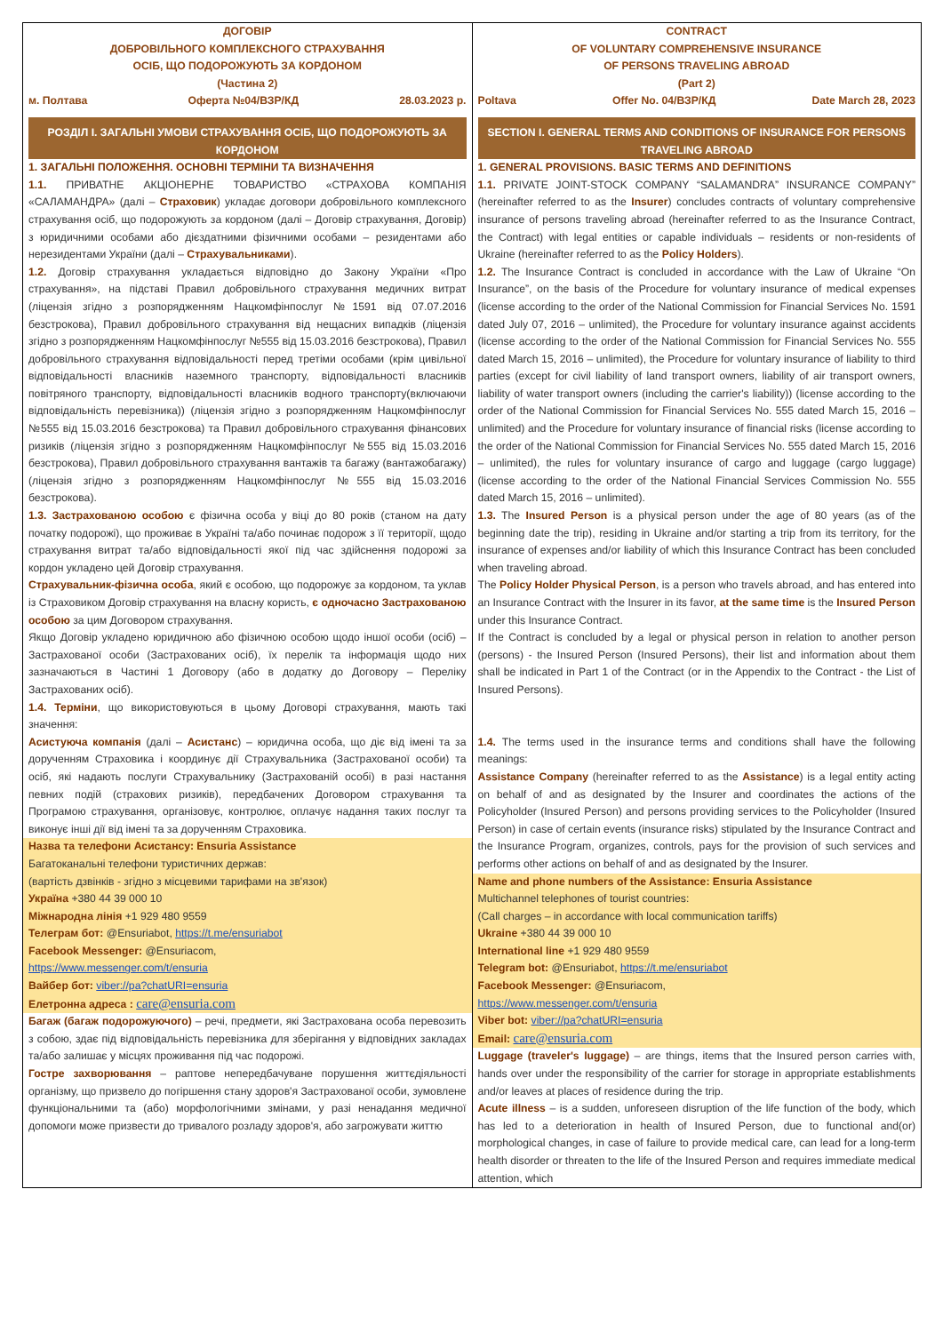| ДОГОВІР ДОБРОВІЛЬНОГО КОМПЛЕКСНОГО СТРАХУВАННЯ ОСІБ, ЩО ПОДОРОЖУЮТЬ ЗА КОРДОНОМ (Частина 2) м. Полтава Оферта №04/ВЗР/КД 28.03.2023 р. РОЗДІЛ І. ЗАГАЛЬНІ УМОВИ СТРАХУВАННЯ ОСІБ, ЩО ПОДОРОЖУЮТЬ ЗА КОРДОНОМ 1. ЗАГАЛЬНІ ПОЛОЖЕННЯ. ОСНОВНІ ТЕРМІНИ ТА ВИЗНАЧЕННЯ 1.1. ПРИВАТНЕ АКЦІОНЕРНЕ ТОВАРИСТВО «СТРАХОВА КОМПАНІЯ «САЛАМАНДРА» (далі – Страховик ) укладає договори добровільного комплексного страхування осіб, що подорожують за кордоном (далі – Договір страхування, Договір) з юридичними особами або дієздатними фізичними особами – резидентами або нерезидентами України (далі – Страхувальниками ). 1.2. Договір страхування укладається відповідно до Закону України «Про страхування», на підставі Правил добровільного страхування медичних витрат (ліцензія згідно з розпорядженням Нацкомфінпослуг №1591 від 07.07.2016 безстрокова), Правил добровільного страхування від нещасних випадків (ліцензія згідно з розпорядженням Нацкомфінпослуг №555 від 15.03.2016 безстрокова), Правил добровільного страхування відповідальності перед третіми особами (крім цивільної відповідальності власників наземного транспорту, відповідальності власників повітряного транспорту, відповідальності власників водного транспорту(включаючи відповідальність перевізника)) (ліцензія згідно з розпорядженням Нацкомфінпослуг №555 від 15.03.2016 безстрокова) та Правил добровільного страхування фінансових ризиків (ліцензія згідно з розпорядженням Нацкомфінпослуг №555 від 15.03.2016 безстрокова), Правил добровільного страхування вантажів та багажу (вантажобагажу) (ліцензія згідно з розпорядженням Нацкомфінпослуг №555 від 15.03.2016 безстрокова). 1.3. Застрахованою особою є фізична особа у віці до 80 років (станом на дату початку подорожі), що проживає в Україні та/або починає подорож з її території, щодо страхування витрат та/або відповідальності якої під час здійснення подорожі за кордон укладено цей Договір страхування. Страхувальник-фізична особа , який є особою, що подорожує за кордоном, та уклав із Страховиком Договір страхування на власну користь, є одночасно Застрахованою особою за цим Договором страхування. Якщо Договір укладено юридичною або фізичною особою щодо іншої особи (осіб) – Застрахованої особи (Застрахованих осіб), їх перелік та інформація щодо них зазначаються в Частині 1 Договору (або в додатку до Договору – Переліку Застрахованих осіб). 1.4. Терміни , що використовуються в цьому Договорі страхування, мають такі значення: Асистуюча компанія (далі – Асистанс ) – юридична особа, що діє від імені та за дорученням Страховика і координує дії Страхувальника (Застрахованої особи) та осіб, які надають послуги Страхувальнику (Застрахованій особі) в разі настання певних подій (страхових ризиків), передбачених Договором страхування та Програмою страхування, організовує, контролює, оплачує надання таких послуг та виконує інші дії від імені та за дорученням Страховика. Назва та телефони Асистансу: Ensuria Assistance Багатоканальні телефони туристичних держав: (вартість дзвінків - згідно з місцевими тарифами на зв'язок) Україна +380 44 39 000 10 Міжнародна лінія +1 929 480 9559 Телеграм бот: @Ensuriabot, https://t.me/ensuriabot Facebook Messenger: @Ensuriacom, https://www.messenger.com/t/ensuria Вайбер бот: viber://pa?chatURI=ensuria Елетронна адреса : care@ensuria.com Багаж (багаж подорожуючого) – речі, предмети, які Застрахована особа перевозить з собою, здає під відповідальність перевізника для зберігання у відповідних закладах та/або залишає у місцях проживання під час подорожі. Гостре захворювання – раптове непередбачуване порушення життєдіяльності організму, що призвело до погіршення стану здоров'я Застрахованої особи, зумовлене функціональними та (або) морфологічними змінами, у разі ненадання медичної допомоги може призвести до тривалого розладу здоров'я, або загрожувати життю | CONTRACT OF VOLUNTARY COMPREHENSIVE INSURANCE OF PERSONS TRAVELING ABROAD (Part 2) Poltava Offer No. 04/ВЗР/КД Date March 28, 2023 SECTION I. GENERAL TERMS AND CONDITIONS OF INSURANCE FOR PERSONS TRAVELING ABROAD 1. GENERAL PROVISIONS. BASIC TERMS AND DEFINITIONS 1.1. PRIVATE JOINT-STOCK COMPANY “SALAMANDRA” INSURANCE COMPANY” (hereinafter referred to as the Insurer ) concludes contracts of voluntary comprehensive insurance of persons traveling abroad (hereinafter referred to as the Insurance Contract, the Contract) with legal entities or capable individuals – residents or non-residents of Ukraine (hereinafter referred to as the Policy Holders ). 1.2. The Insurance Contract is concluded in accordance with the Law of Ukraine “On Insurance”, on the basis of the Procedure for voluntary insurance of medical expenses (license according to the order of the National Commission for Financial Services No. 1591 dated July 07, 2016 – unlimited), the Procedure for voluntary insurance against accidents (license according to the order of the National Commission for Financial Services No. 555 dated March 15, 2016 – unlimited), the Procedure for voluntary insurance of liability to third parties (except for civil liability of land transport owners, liability of air transport owners, liability of water transport owners (including the carrier's liability)) (license according to the order of the National Commission for Financial Services No. 555 dated March 15, 2016 – unlimited) and the Procedure for voluntary insurance of financial risks (license according to the order of the National Commission for Financial Services No. 555 dated March 15, 2016 – unlimited), the rules for voluntary insurance of cargo and luggage (cargo luggage) (license according to the order of the National Financial Services Commission No. 555 dated March 15, 2016 – unlimited). 1.3. The Insured Person is a physical person under the age of 80 years (as of the beginning date the trip), residing in Ukraine and/or starting a trip from its territory, for the insurance of expenses and/or liability of which this Insurance Contract has been concluded when traveling abroad. The Policy Holder Physical Person , is a person who travels abroad, and has entered into an Insurance Contract with the Insurer in its favor, at the same time is the Insured Person under this Insurance Contract. If the Contract is concluded by a legal or physical person in relation to another person (persons) - the Insured Person (Insured Persons), their list and information about them shall be indicated in Part 1 of the Contract (or in the Appendix to the Contract - the List of Insured Persons). 1.4. The terms used in the insurance terms and conditions shall have the following meanings: Assistance Company (hereinafter referred to as the Assistance ) is a legal entity acting on behalf of and as designated by the Insurer and coordinates the actions of the Policyholder (Insured Person) and persons providing services to the Policyholder (Insured Person) in case of certain events (insurance risks) stipulated by the Insurance Contract and the Insurance Program, organizes, controls, pays for the provision of such services and performs other actions on behalf of and as designated by the Insurer. Name and phone numbers of the Assistance: Ensuria Assistance Multichannel telephones of tourist countries: (Call charges – in accordance with local communication tariffs) Ukraine +380 44 39 000 10 International line +1 929 480 9559 Telegram bot: @Ensuriabot, https://t.me/ensuriabot Facebook Messenger: @Ensuriacom, https://www.messenger.com/t/ensuria Viber bot: viber://pa?chatURI=ensuria Email: care@ensuria.com Luggage (traveler's luggage) – are things, items that the Insured person carries with, hands over under the responsibility of the carrier for storage in appropriate establishments and/or leaves at places of residence during the trip. Acute illness – is a sudden, unforeseen disruption of the life function of the body, which has led to a deterioration in health of Insured Person, due to functional and(or) morphological changes, in case of failure to provide medical care, can lead for a long-term health disorder or threaten to the life of the Insured Person and requires immediate medical attention, which |